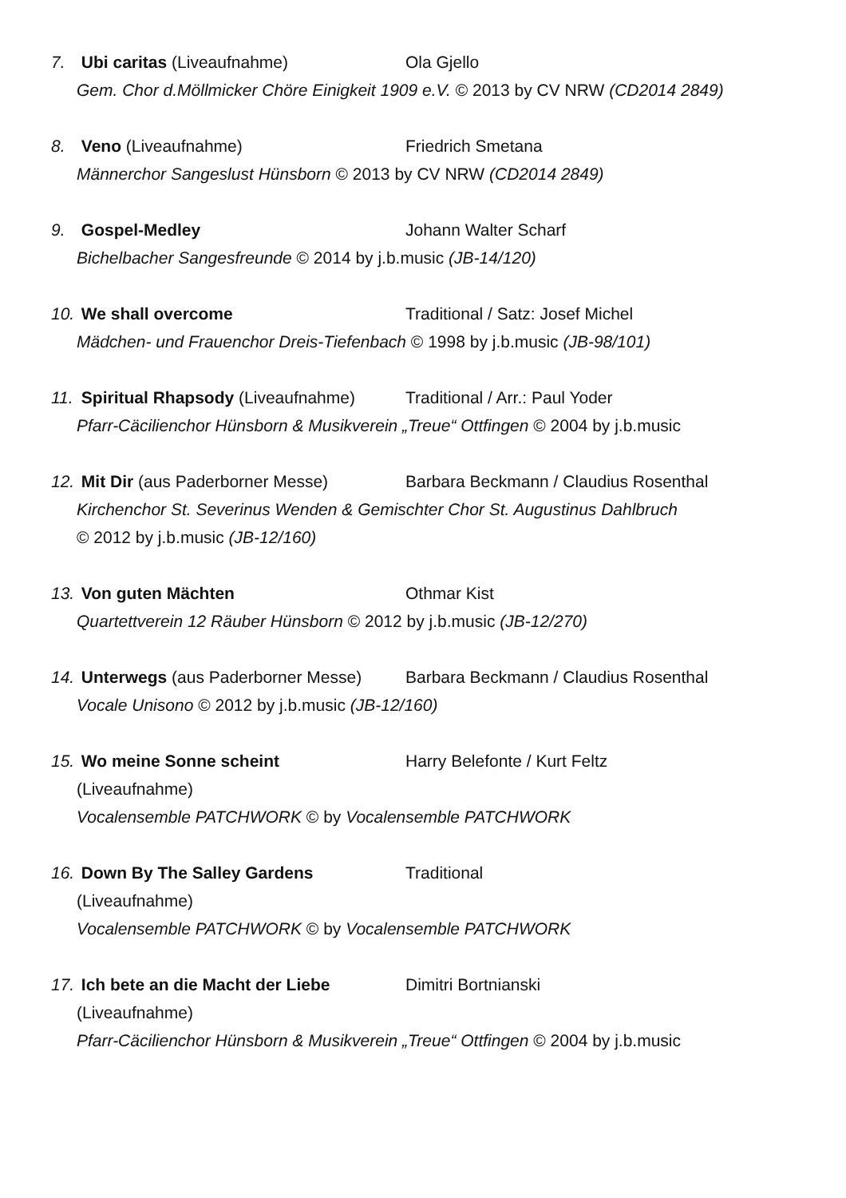7. Ubi caritas (Liveaufnahme) Ola Gjello
Gem. Chor d.Möllmicker Chöre Einigkeit 1909 e.V. © 2013 by CV NRW (CD2014 2849)
8. Veno (Liveaufnahme) Friedrich Smetana
Männerchor Sangeslust Hünsborn © 2013 by CV NRW (CD2014 2849)
9. Gospel-Medley Johann Walter Scharf
Bichelbacher Sangesfreunde © 2014 by j.b.music (JB-14/120)
10. We shall overcome Traditional / Satz: Josef Michel
Mädchen- und Frauenchor Dreis-Tiefenbach © 1998 by j.b.music (JB-98/101)
11. Spiritual Rhapsody (Liveaufnahme)
Traditional / Arr.: Paul Yoder
Pfarr-Cäcilienchor Hünsborn & Musikverein „Treue“ Ottfingen © 2004 by j.b.music
12. Mit Dir (aus Paderborner Messe) Barbara Beckmann / Claudius Rosenthal
Kirchenchor St. Severinus Wenden & Gemischter Chor St. Augustinus Dahlbruch
© 2012 by j.b.music (JB-12/160)
13. Von guten Mächten Othmar Kist
Quartettverein 12 Räuber Hünsborn © 2012 by j.b.music (JB-12/270)
14. Unterwegs (aus Paderborner Messe)
Barbara Beckmann / Claudius Rosenthal
Vocale Unisono © 2012 by j.b.music (JB-12/160)
15. Wo meine Sonne scheint Harry Belefonte / Kurt Feltz
(Liveaufnahme)
Vocalensemble PATCHWORK © by Vocalensemble PATCHWORK
16. Down By The Salley Gardens Traditional
(Liveaufnahme)
Vocalensemble PATCHWORK © by Vocalensemble PATCHWORK
17. Ich bete an die Macht der Liebe Dimitri Bortnianski
(Liveaufnahme)
Pfarr-Cäcilienchor Hünsborn & Musikverein „Treue“ Ottfingen © 2004 by j.b.music